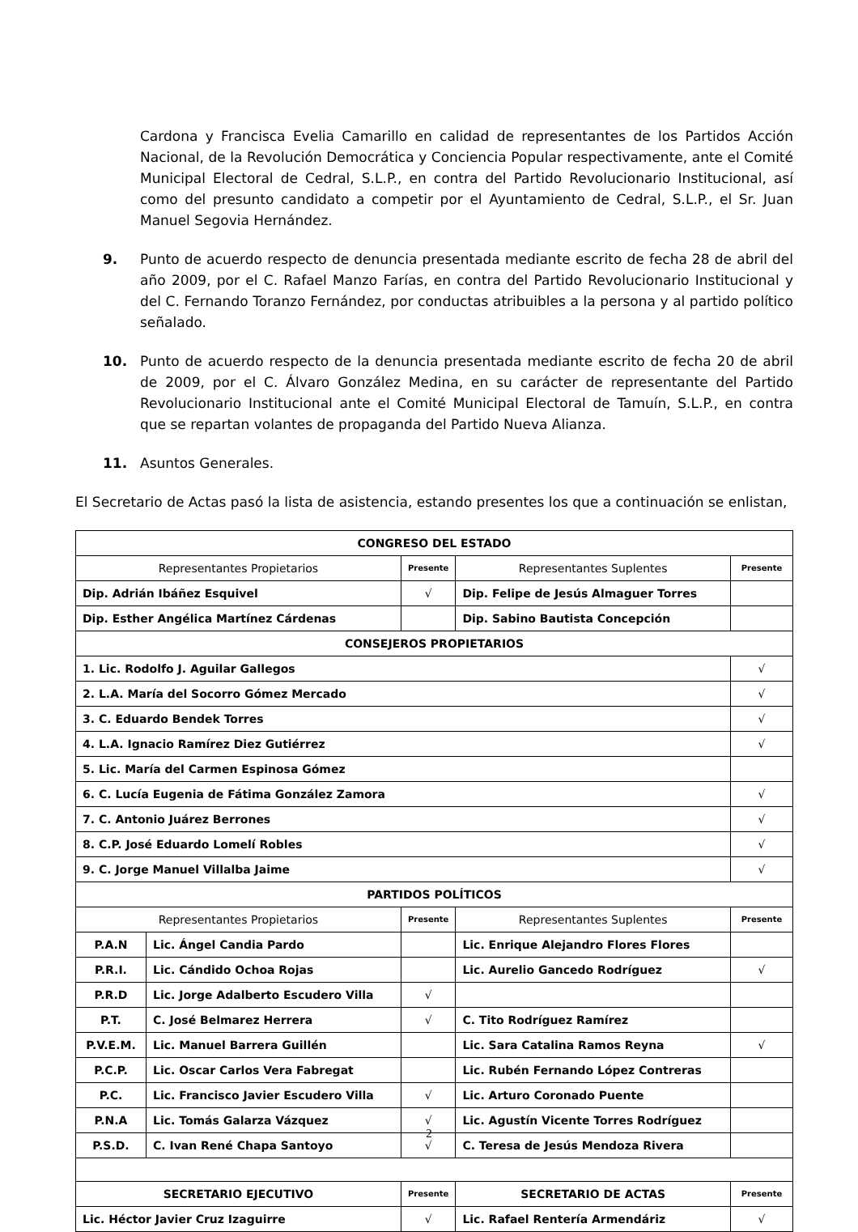Cardona y Francisca Evelia Camarillo en calidad de representantes de los Partidos Acción Nacional, de la Revolución Democrática y Conciencia Popular respectivamente, ante el Comité Municipal Electoral de Cedral, S.L.P., en contra del Partido Revolucionario Institucional, así como del presunto candidato a competir por el Ayuntamiento de Cedral, S.L.P., el Sr. Juan Manuel Segovia Hernández.
9. Punto de acuerdo respecto de denuncia presentada mediante escrito de fecha 28 de abril del año 2009, por el C. Rafael Manzo Farías, en contra del Partido Revolucionario Institucional y del C. Fernando Toranzo Fernández, por conductas atribuibles a la persona y al partido político señalado.
10. Punto de acuerdo respecto de la denuncia presentada mediante escrito de fecha 20 de abril de 2009, por el C. Álvaro González Medina, en su carácter de representante del Partido Revolucionario Institucional ante el Comité Municipal Electoral de Tamuín, S.L.P., en contra que se repartan volantes de propaganda del Partido Nueva Alianza.
11. Asuntos Generales.
El Secretario de Actas pasó la lista de asistencia, estando presentes los que a continuación se enlistan,
| CONGRESO DEL ESTADO | | | | |
| --- | --- | --- | --- | --- |
| Representantes Propietarios | | Presente | Representantes Suplentes | Presente |
| Dip. Adrián Ibáñez Esquivel | | √ | Dip. Felipe de Jesús Almaguer Torres | |
| Dip. Esther Angélica Martínez Cárdenas | | | Dip. Sabino Bautista Concepción | |
| CONSEJEROS PROPIETARIOS | | | | |
| 1. Lic. Rodolfo J. Aguilar Gallegos | | | | √ |
| 2. L.A. María del Socorro Gómez Mercado | | | | √ |
| 3. C. Eduardo Bendek Torres | | | | √ |
| 4. L.A. Ignacio Ramírez Diez Gutiérrez | | | | √ |
| 5. Lic. María del Carmen Espinosa Gómez | | | | |
| 6. C. Lucía Eugenia de Fátima González Zamora | | | | √ |
| 7. C. Antonio Juárez Berrones | | | | √ |
| 8. C.P. José Eduardo Lomelí Robles | | | | √ |
| 9. C. Jorge Manuel Villalba Jaime | | | | √ |
| PARTIDOS POLÍTICOS | | | | |
| Representantes Propietarios | | Presente | Representantes Suplentes | Presente |
| P.A.N | Lic. Ángel Candia Pardo | | Lic. Enrique Alejandro Flores Flores | |
| P.R.I. | Lic. Cándido Ochoa Rojas | | Lic. Aurelio Gancedo Rodríguez | √ |
| P.R.D | Lic. Jorge Adalberto Escudero Villa | √ | | |
| P.T. | C. José Belmarez Herrera | √ | C. Tito Rodríguez Ramírez | |
| P.V.E.M. | Lic. Manuel Barrera Guillén | | Lic. Sara Catalina Ramos Reyna | √ |
| P.C.P. | Lic. Oscar Carlos Vera Fabregat | | Lic. Rubén Fernando López Contreras | |
| P.C. | Lic. Francisco Javier Escudero Villa | √ | Lic. Arturo Coronado Puente | |
| P.N.A | Lic. Tomás Galarza Vázquez | √ | Lic. Agustín Vicente Torres Rodríguez | |
| P.S.D. | C. Ivan René Chapa Santoyo | √ | C. Teresa de Jesús Mendoza Rivera | |
| SECRETARIO EJECUTIVO | | Presente | SECRETARIO DE ACTAS | Presente |
| Lic. Héctor Javier Cruz Izaguirre | | √ | Lic. Rafael Rentería Armendáriz | √ |
2